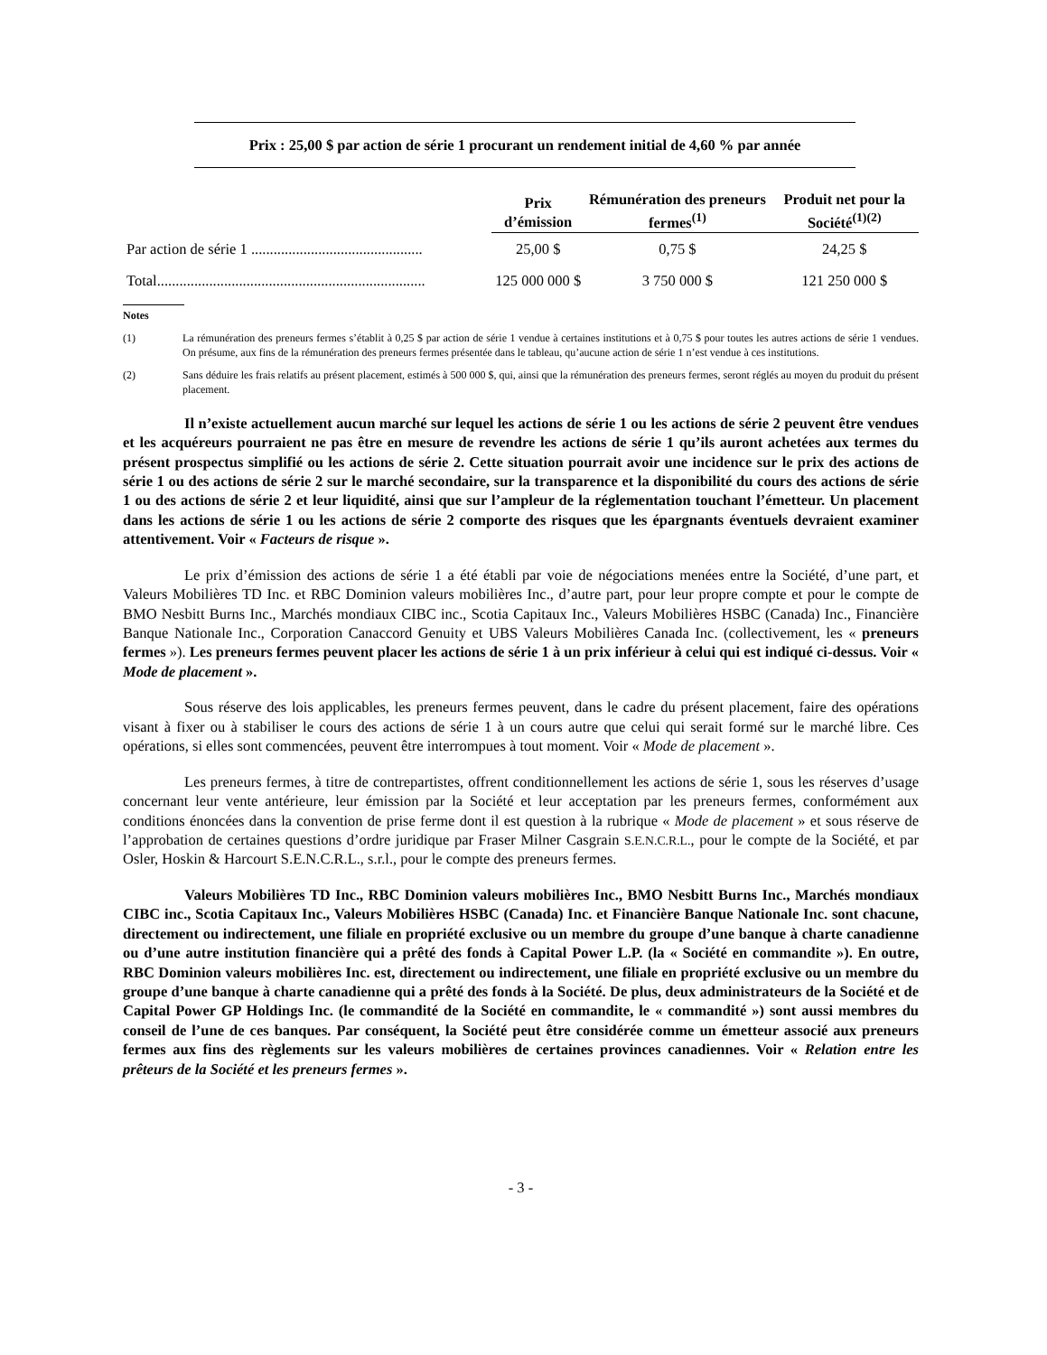Prix : 25,00 $ par action de série 1 procurant un rendement initial de 4,60 % par année
| | Prix d’émission | Rémunération des preneurs fermes<sup>(1)</sup> | Produit net pour la Société<sup>(1)(2)</sup> |
| --- | --- | --- | --- |
| Par action de série 1 .............................................. | 25,00 $ | 0,75 $ | 24,25 $ |
| Total........................................................................ | 125 000 000 $ | 3 750 000 $ | 121 250 000 $ |
Notes
(1) La rémunération des preneurs fermes s’établit à 0,25 $ par action de série 1 vendue à certaines institutions et à 0,75 $ pour toutes les autres actions de série 1 vendues. On présume, aux fins de la rémunération des preneurs fermes présentée dans le tableau, qu’aucune action de série 1 n’est vendue à ces institutions.
(2) Sans déduire les frais relatifs au présent placement, estimés à 500 000 $, qui, ainsi que la rémunération des preneurs fermes, seront réglés au moyen du produit du présent placement.
Il n’existe actuellement aucun marché sur lequel les actions de série 1 ou les actions de série 2 peuvent être vendues et les acquéreurs pourraient ne pas être en mesure de revendre les actions de série 1 qu’ils auront achetées aux termes du présent prospectus simplifié ou les actions de série 2. Cette situation pourrait avoir une incidence sur le prix des actions de série 1 ou des actions de série 2 sur le marché secondaire, sur la transparence et la disponibilité du cours des actions de série 1 ou des actions de série 2 et leur liquidité, ainsi que sur l’ampleur de la réglementation touchant l’émetteur. Un placement dans les actions de série 1 ou les actions de série 2 comporte des risques que les épargnants éventuels devraient examiner attentivement. Voir « Facteurs de risque ».
Le prix d’émission des actions de série 1 a été établi par voie de négociations menées entre la Société, d’une part, et Valeurs Mobilières TD Inc. et RBC Dominion valeurs mobilières Inc., d’autre part, pour leur propre compte et pour le compte de BMO Nesbitt Burns Inc., Marchés mondiaux CIBC inc., Scotia Capitaux Inc., Valeurs Mobilières HSBC (Canada) Inc., Financière Banque Nationale Inc., Corporation Canaccord Genuity et UBS Valeurs Mobilières Canada Inc. (collectivement, les « preneurs fermes »). Les preneurs fermes peuvent placer les actions de série 1 à un prix inférieur à celui qui est indiqué ci-dessus. Voir « Mode de placement ».
Sous réserve des lois applicables, les preneurs fermes peuvent, dans le cadre du présent placement, faire des opérations visant à fixer ou à stabiliser le cours des actions de série 1 à un cours autre que celui qui serait formé sur le marché libre. Ces opérations, si elles sont commencées, peuvent être interrompues à tout moment. Voir « Mode de placement ».
Les preneurs fermes, à titre de contrepartistes, offrent conditionnellement les actions de série 1, sous les réserves d’usage concernant leur vente antérieure, leur émission par la Société et leur acceptation par les preneurs fermes, conformément aux conditions énoncées dans la convention de prise ferme dont il est question à la rubrique « Mode de placement » et sous réserve de l’approbation de certaines questions d’ordre juridique par Fraser Milner Casgrain S.E.N.C.R.L., pour le compte de la Société, et par Osler, Hoskin & Harcourt S.E.N.C.R.L., s.r.l., pour le compte des preneurs fermes.
Valeurs Mobilières TD Inc., RBC Dominion valeurs mobilières Inc., BMO Nesbitt Burns Inc., Marchés mondiaux CIBC inc., Scotia Capitaux Inc., Valeurs Mobilières HSBC (Canada) Inc. et Financière Banque Nationale Inc. sont chacune, directement ou indirectement, une filiale en propriété exclusive ou un membre du groupe d’une banque à charte canadienne ou d’une autre institution financière qui a prêté des fonds à Capital Power L.P. (la « Société en commandite »). En outre, RBC Dominion valeurs mobilières Inc. est, directement ou indirectement, une filiale en propriété exclusive ou un membre du groupe d’une banque à charte canadienne qui a prêté des fonds à la Société. De plus, deux administrateurs de la Société et de Capital Power GP Holdings Inc. (le commandité de la Société en commandite, le « commandité ») sont aussi membres du conseil de l’une de ces banques. Par conséquent, la Société peut être considérée comme un émetteur associé aux preneurs fermes aux fins des règlements sur les valeurs mobilières de certaines provinces canadiennes. Voir « Relation entre les prêteurs de la Société et les preneurs fermes ».
- 3 -